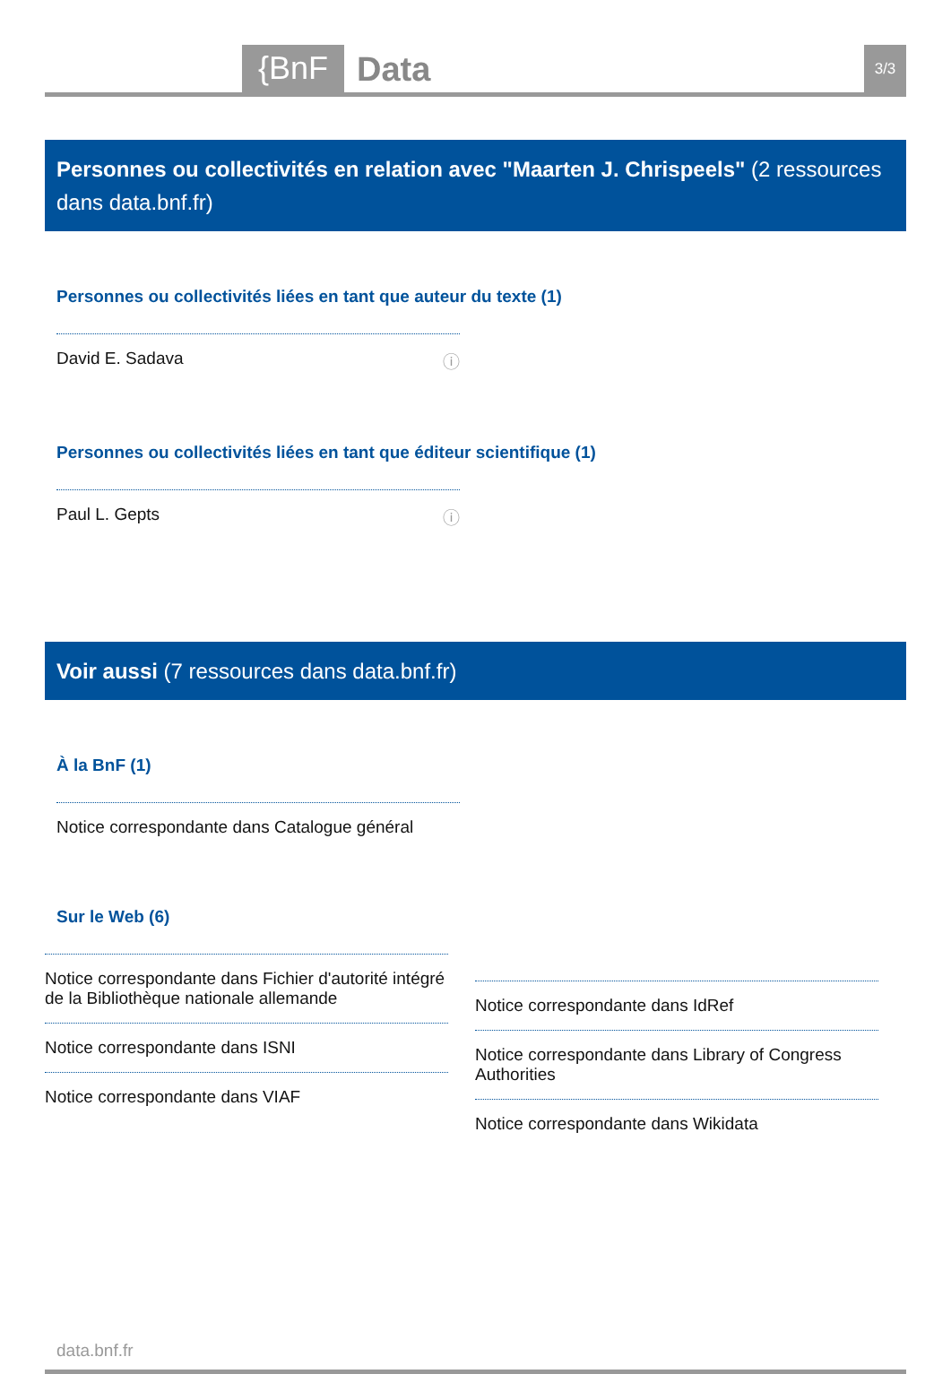{BnF
Data
3/3
Personnes ou collectivités en relation avec "Maarten J. Chrispeels" (2 ressources dans data.bnf.fr)
Personnes ou collectivités liées en tant que auteur du texte (1)
David E. Sadava ⓘ
Personnes ou collectivités liées en tant que éditeur scientifique (1)
Paul L. Gepts ⓘ
Voir aussi (7 ressources dans data.bnf.fr)
À la BnF (1)
Notice correspondante dans Catalogue général
Sur le Web (6)
Notice correspondante dans Fichier d'autorité intégré de la Bibliothèque nationale allemande
Notice correspondante dans ISNI
Notice correspondante dans VIAF
Notice correspondante dans IdRef
Notice correspondante dans Library of Congress Authorities
Notice correspondante dans Wikidata
data.bnf.fr